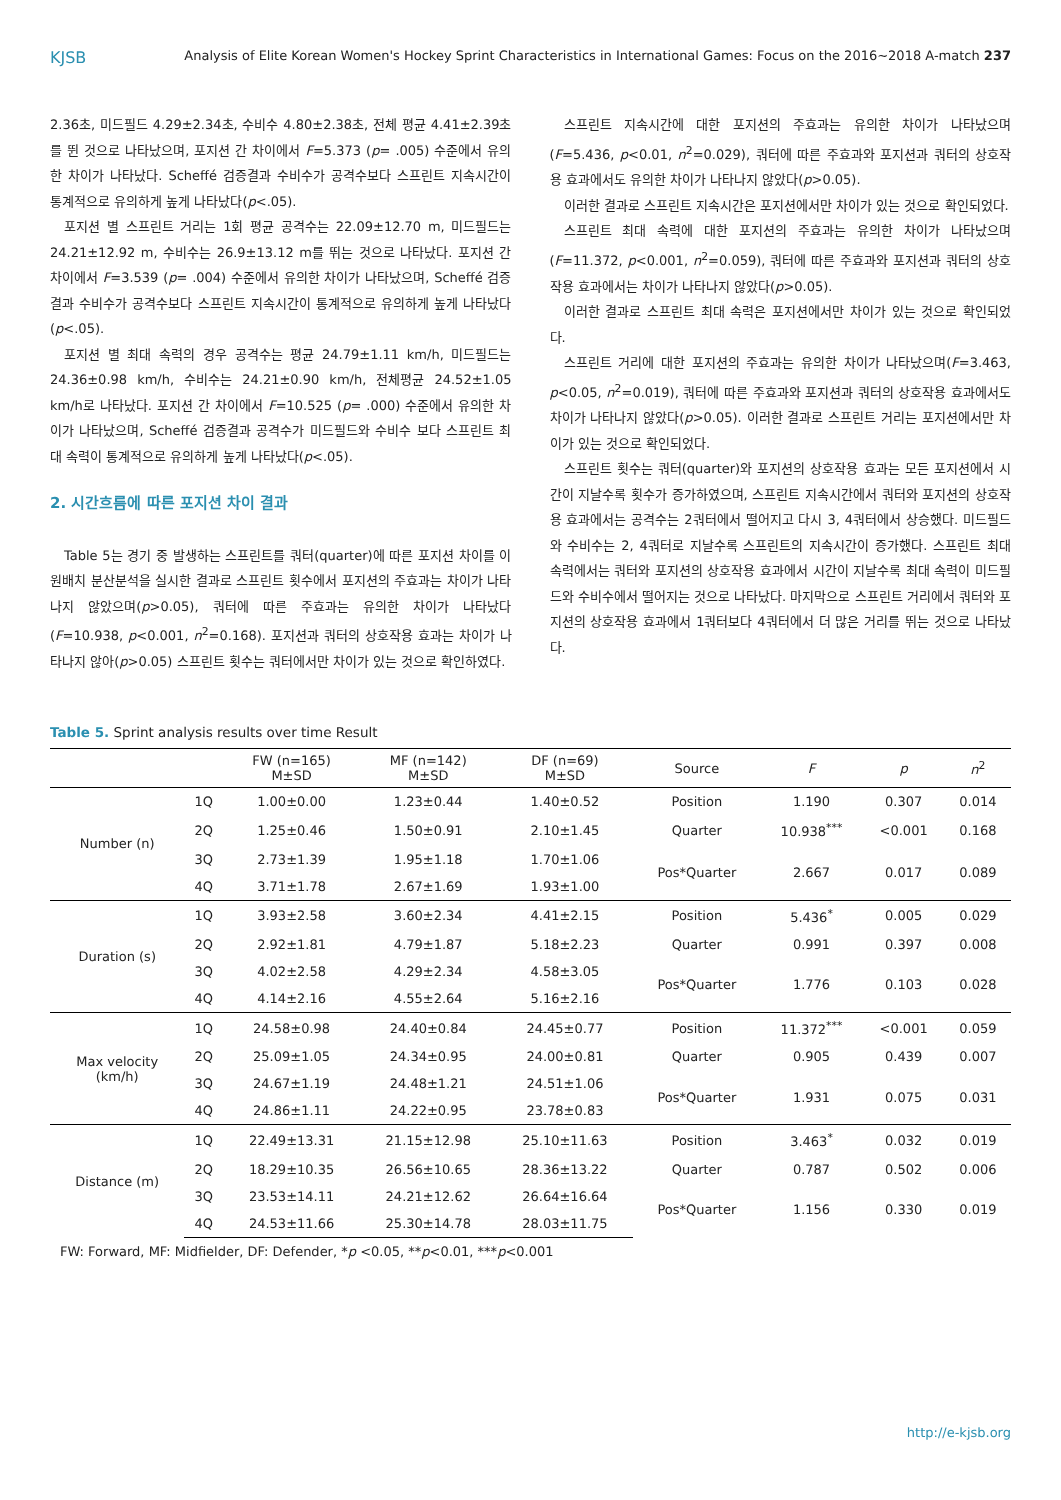KJSB Analysis of Elite Korean Women's Hockey Sprint Characteristics in International Games: Focus on the 2016~2018 A-match 237
2.36초, 미드필드 4.29±2.34초, 수비수 4.80±2.38초, 전체 평균 4.41±2.39초를 뛴 것으로 나타났으며, 포지션 간 차이에서 F=5.373 (p= .005) 수준에서 유의한 차이가 나타났다. Scheffé 검증결과 수비수가 공격수보다 스프린트 지속시간이 통계적으로 유의하게 높게 나타났다(p<.05).
포지션 별 스프린트 거리는 1회 평균 공격수는 22.09±12.70 m, 미드필드는 24.21±12.92 m, 수비수는 26.9±13.12 m를 뛰는 것으로 나타났다. 포지션 간 차이에서 F=3.539 (p= .004) 수준에서 유의한 차이가 나타났으며, Scheffé 검증결과 수비수가 공격수보다 스프린트 지속시간이 통계적으로 유의하게 높게 나타났다(p<.05).
포지션 별 최대 속력의 경우 공격수는 평균 24.79±1.11 km/h, 미드필드는 24.36±0.98 km/h, 수비수는 24.21±0.90 km/h, 전체평균 24.52±1.05 km/h로 나타났다. 포지션 간 차이에서 F=10.525 (p= .000) 수준에서 유의한 차이가 나타났으며, Scheffé 검증결과 공격수가 미드필드와 수비수 보다 스프린트 최대 속력이 통계적으로 유의하게 높게 나타났다(p<.05).
2. 시간흐름에 따른 포지션 차이 결과
Table 5는 경기 중 발생하는 스프린트를 쿼터(quarter)에 따른 포지션 차이를 이원배치 분산분석을 실시한 결과로 스프린트 횟수에서 포지션의 주효과는 차이가 나타나지 않았으며(p>0.05), 쿼터에 따른 주효과는 유의한 차이가 나타났다(F=10.938, p<0.001, n<sup>2</sup>=0.168). 포지션과 쿼터의 상호작용 효과는 차이가 나타나지 않아(p>0.05) 스프린트 횟수는 쿼터에서만 차이가 있는 것으로 확인하였다.
스프린트 지속시간에 대한 포지션의 주효과는 유의한 차이가 나타났으며(F=5.436, p<0.01, n<sup>2</sup>=0.029), 쿼터에 따른 주효과와 포지션과 쿼터의 상호작용 효과에서도 유의한 차이가 나타나지 않았다(p>0.05).
이러한 결과로 스프린트 지속시간은 포지션에서만 차이가 있는 것으로 확인되었다.
스프린트 최대 속력에 대한 포지션의 주효과는 유의한 차이가 나타났으며(F=11.372, p<0.001, n<sup>2</sup>=0.059), 쿼터에 따른 주효과와 포지션과 쿼터의 상호작용 효과에서는 차이가 나타나지 않았다(p>0.05).
이러한 결과로 스프린트 최대 속력은 포지션에서만 차이가 있는 것으로 확인되었다.
스프린트 거리에 대한 포지션의 주효과는 유의한 차이가 나타났으며(F=3.463, p<0.05, n<sup>2</sup>=0.019), 쿼터에 따른 주효과와 포지션과 쿼터의 상호작용 효과에서도 차이가 나타나지 않았다(p>0.05). 이러한 결과로 스프린트 거리는 포지션에서만 차이가 있는 것으로 확인되었다.
스프린트 횟수는 쿼터(quarter)와 포지션의 상호작용 효과는 모든 포지션에서 시간이 지날수록 횟수가 증가하였으며, 스프린트 지속시간에서 쿼터와 포지션의 상호작용 효과에서는 공격수는 2쿼터에서 떨어지고 다시 3, 4쿼터에서 상승했다. 미드필드와 수비수는 2, 4쿼터로 지날수록 스프린트의 지속시간이 증가했다. 스프린트 최대 속력에서는 쿼터와 포지션의 상호작용 효과에서 시간이 지날수록 최대 속력이 미드필드와 수비수에서 떨어지는 것으로 나타났다. 마지막으로 스프린트 거리에서 쿼터와 포지션의 상호작용 효과에서 1쿼터보다 4쿼터에서 더 많은 거리를 뛰는 것으로 나타났다.
Table 5. Sprint analysis results over time Result
| | | FW (n=165) M±SD | MF (n=142) M±SD | DF (n=69) M±SD | Source | F | p | n<sup>2</sup> |
| --- | --- | --- | --- | --- | --- | --- | --- | --- |
| Number (n) | 1Q | 1.00±0.00 | 1.23±0.44 | 1.40±0.52 | Position | 1.190 | 0.307 | 0.014 |
| | 2Q | 1.25±0.46 | 1.50±0.91 | 2.10±1.45 | Quarter | 10.938<sup>***</sup> | <0.001 | 0.168 |
| | 3Q | 2.73±1.39 | 1.95±1.18 | 1.70±1.06 | Pos*Quarter | 2.667 | 0.017 | 0.089 |
| | 4Q | 3.71±1.78 | 2.67±1.69 | 1.93±1.00 | | | | |
| Duration (s) | 1Q | 3.93±2.58 | 3.60±2.34 | 4.41±2.15 | Position | 5.436<sup>*</sup> | 0.005 | 0.029 |
| | 2Q | 2.92±1.81 | 4.79±1.87 | 5.18±2.23 | Quarter | 0.991 | 0.397 | 0.008 |
| | 3Q | 4.02±2.58 | 4.29±2.34 | 4.58±3.05 | Pos*Quarter | 1.776 | 0.103 | 0.028 |
| | 4Q | 4.14±2.16 | 4.55±2.64 | 5.16±2.16 | | | | |
| Max velocity (km/h) | 1Q | 24.58±0.98 | 24.40±0.84 | 24.45±0.77 | Position | 11.372<sup>***</sup> | <0.001 | 0.059 |
| | 2Q | 25.09±1.05 | 24.34±0.95 | 24.00±0.81 | Quarter | 0.905 | 0.439 | 0.007 |
| | 3Q | 24.67±1.19 | 24.48±1.21 | 24.51±1.06 | Pos*Quarter | 1.931 | 0.075 | 0.031 |
| | 4Q | 24.86±1.11 | 24.22±0.95 | 23.78±0.83 | | | | |
| Distance (m) | 1Q | 22.49±13.31 | 21.15±12.98 | 25.10±11.63 | Position | 3.463<sup>*</sup> | 0.032 | 0.019 |
| | 2Q | 18.29±10.35 | 26.56±10.65 | 28.36±13.22 | Quarter | 0.787 | 0.502 | 0.006 |
| | 3Q | 23.53±14.11 | 24.21±12.62 | 26.64±16.64 | Pos*Quarter | 1.156 | 0.330 | 0.019 |
| | 4Q | 24.53±11.66 | 25.30±14.78 | 28.03±11.75 | | | | |
FW: Forward, MF: Midfielder, DF: Defender, *p <0.05, **p<0.01, ***p<0.001
http://e-kjsb.org